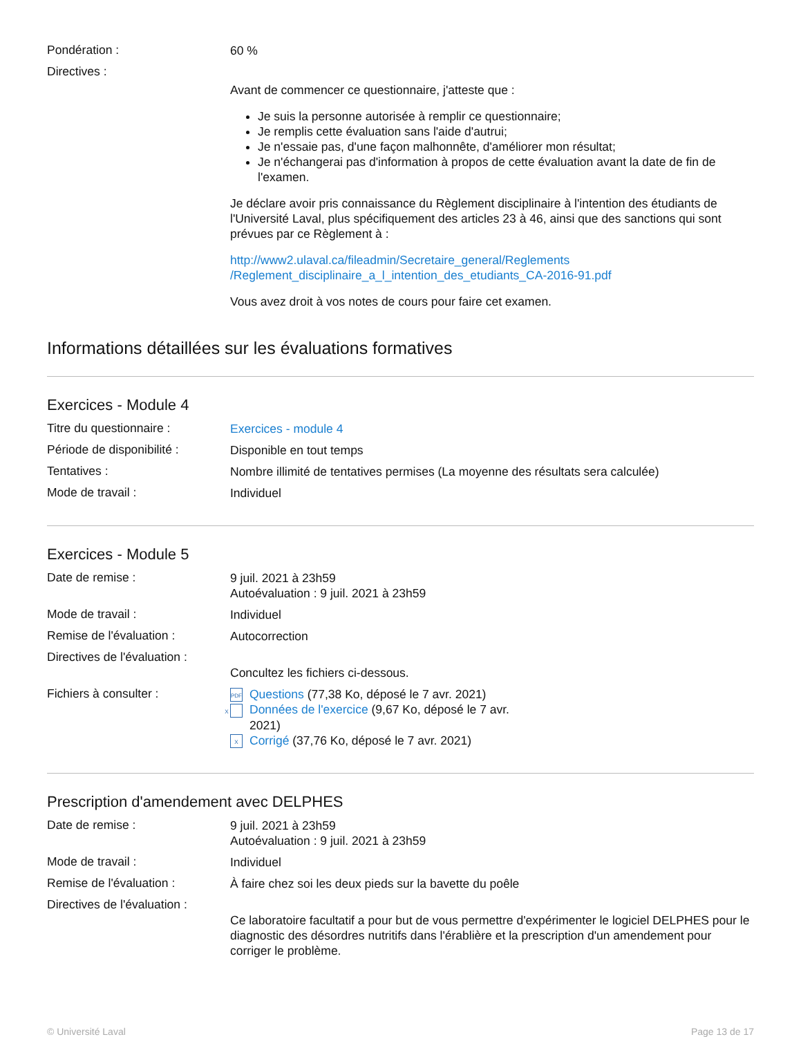Pondération :
60 %
Directives :
Avant de commencer ce questionnaire, j'atteste que :
Je suis la personne autorisée à remplir ce questionnaire;
Je remplis cette évaluation sans l'aide d'autrui;
Je n'essaie pas, d'une façon malhonnête, d'améliorer mon résultat;
Je n'échangerai pas d'information à propos de cette évaluation avant la date de fin de l'examen.
Je déclare avoir pris connaissance du Règlement disciplinaire à l'intention des étudiants de l'Université Laval, plus spécifiquement des articles 23 à 46, ainsi que des sanctions qui sont prévues par ce Règlement à :
http://www2.ulaval.ca/fileadmin/Secretaire_general/Reglements
/Reglement_disciplinaire_a_l_intention_des_etudiants_CA-2016-91.pdf
Vous avez droit à vos notes de cours pour faire cet examen.
Informations détaillées sur les évaluations formatives
Exercices - Module 4
Titre du questionnaire :
Exercices - module 4
Période de disponibilité :
Disponible en tout temps
Tentatives :
Nombre illimité de tentatives permises (La moyenne des résultats sera calculée)
Mode de travail :
Individuel
Exercices - Module 5
Date de remise :
9 juil. 2021 à 23h59
Autoévaluation : 9 juil. 2021 à 23h59
Mode de travail :
Individuel
Remise de l'évaluation :
Autocorrection
Directives de l'évaluation :
Concultez les fichiers ci-dessous.
Fichiers à consulter :
PDF Questions (77,38 Ko, déposé le 7 avr. 2021)
X Données de l'exercice (9,67 Ko, déposé le 7 avr. 2021)
X Corrigé (37,76 Ko, déposé le 7 avr. 2021)
Prescription d'amendement avec DELPHES
Date de remise :
9 juil. 2021 à 23h59
Autoévaluation : 9 juil. 2021 à 23h59
Mode de travail :
Individuel
Remise de l'évaluation :
À faire chez soi les deux pieds sur la bavette du poêle
Directives de l'évaluation :
Ce laboratoire facultatif a pour but de vous permettre d'expérimenter le logiciel DELPHES pour le diagnostic des désordres nutritifs dans l'érablière et la prescription d'un amendement pour corriger le problème.
© Université Laval Page 13 de 17